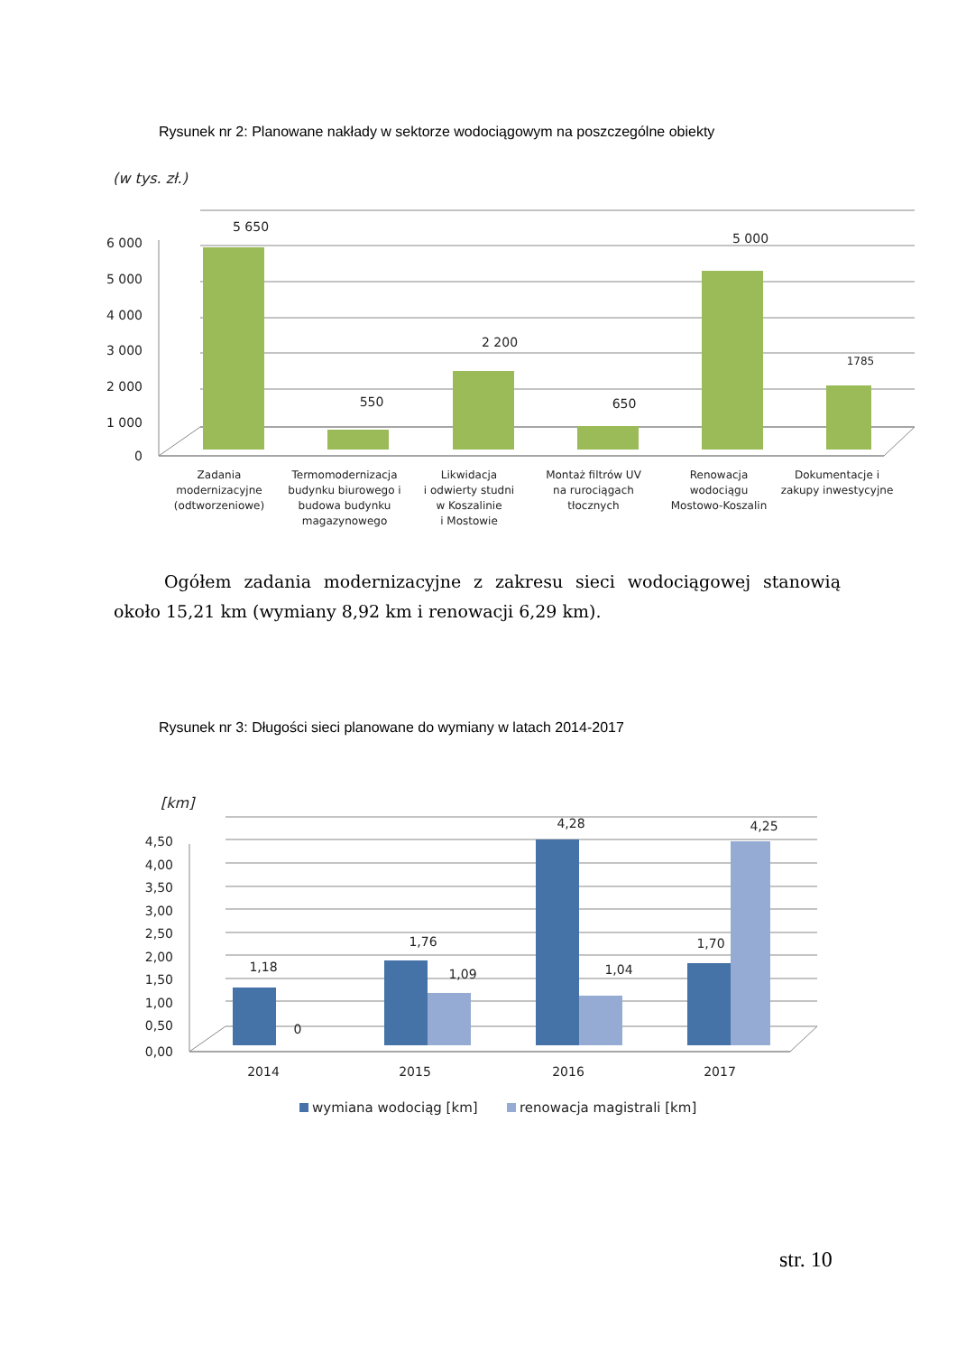Rysunek nr 2: Planowane nakłady w sektorze wodociągowym na poszczególne obiekty
(w tys. zł.)
6 000
5 000
4 000
3 000
2 000
1 000
0
5 650
550
2 200
650
5 000
1785
Zadania
modernizacyjne
(odtworzeniowe)
Termomodernizacja
budynku biurowego i
budowa budynku
magazynowego
Likwidacja
i odwierty studni
w Koszalinie
i Mostowie
Montaż filtrów UV
na rurociągach
tłocznych
Renowacja
wodociągu
Mostowo-Koszalin
Dokumentacje i
zakupy inwestycyjne
Ogółem zadania modernizacyjne z zakresu sieci wodociągowej stanowią około 15,21 km (wymiany 8,92 km i renowacji 6,29 km).
Rysunek nr 3: Długości sieci planowane do wymiany w latach 2014-2017
[km]
4,50
4,00
3,50
3,00
2,50
2,00
1,50
1,00
0,50
0,00
1,18
0
1,76
1,09
4,28
1,04
1,70
4,25
2014
2015
2016
2017
wymiana wodociąg [km]
renowacja magistrali [km]
str. 10